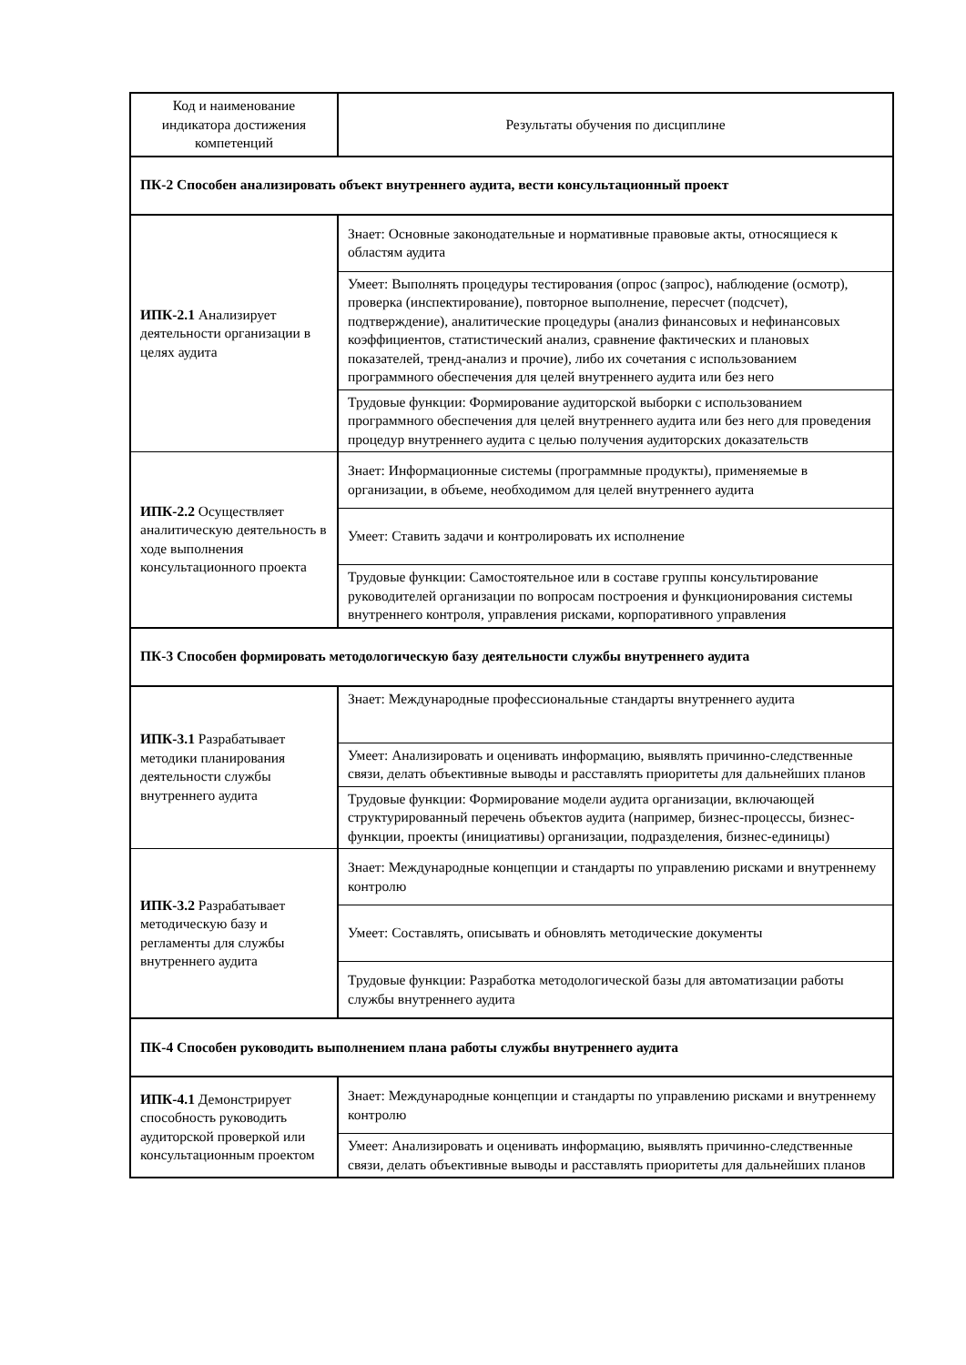| Код и наименование индикатора достижения компетенций | Результаты обучения по дисциплине |
| --- | --- |
| ПК-2 Способен анализировать объект внутреннего аудита, вести консультационный проект | |
| ИПК-2.1 Анализирует деятельности организации в целях аудита | Знает: Основные законодательные и нормативные правовые акты, относящиеся к областям аудита |
| | Умеет: Выполнять процедуры тестирования (опрос (запрос), наблюдение (осмотр), проверка (инспектирование), повторное выполнение, пересчет (подсчет), подтверждение), аналитические процедуры (анализ финансовых и нефинансовых коэффициентов, статистический анализ, сравнение фактических и плановых показателей, тренд-анализ и прочие), либо их сочетания с использованием программного обеспечения для целей внутреннего аудита или без него |
| | Трудовые функции: Формирование аудиторской выборки с использованием программного обеспечения для целей внутреннего аудита или без него для проведения процедур внутреннего аудита с целью получения аудиторских доказательств |
| ИПК-2.2 Осуществляет аналитическую деятельность в ходе выполнения консультационного проекта | Знает: Информационные системы (программные продукты), применяемые в организации, в объеме, необходимом для целей внутреннего аудита |
| | Умеет: Ставить задачи и контролировать их исполнение |
| | Трудовые функции: Самостоятельное или в составе группы консультирование руководителей организации по вопросам построения и функционирования системы внутреннего контроля, управления рисками, корпоративного управления |
| ПК-3 Способен формировать методологическую базу деятельности службы внутреннего аудита | |
| ИПК-3.1 Разрабатывает методики планирования деятельности службы внутреннего аудита | Знает: Международные профессиональные стандарты внутреннего аудита |
| | Умеет: Анализировать и оценивать информацию, выявлять причинно-следственные связи, делать объективные выводы и расставлять приоритеты для дальнейших планов |
| | Трудовые функции: Формирование модели аудита организации, включающей структурированный перечень объектов аудита (например, бизнес-процессы, бизнес-функции, проекты (инициативы) организации, подразделения, бизнес-единицы) |
| ИПК-3.2 Разрабатывает методическую базу и регламенты для службы внутреннего аудита | Знает: Международные концепции и стандарты по управлению рисками и внутреннему контролю |
| | Умеет: Составлять, описывать и обновлять методические документы |
| | Трудовые функции: Разработка методологической базы для автоматизации работы службы внутреннего аудита |
| ПК-4 Способен руководить выполнением плана работы службы внутреннего аудита | |
| ИПК-4.1 Демонстрирует способность руководить аудиторской проверкой или консультационным проектом | Знает: Международные концепции и стандарты по управлению рисками и внутреннему контролю |
| | Умеет: Анализировать и оценивать информацию, выявлять причинно-следственные связи, делать объективные выводы и расставлять приоритеты для дальнейших планов |